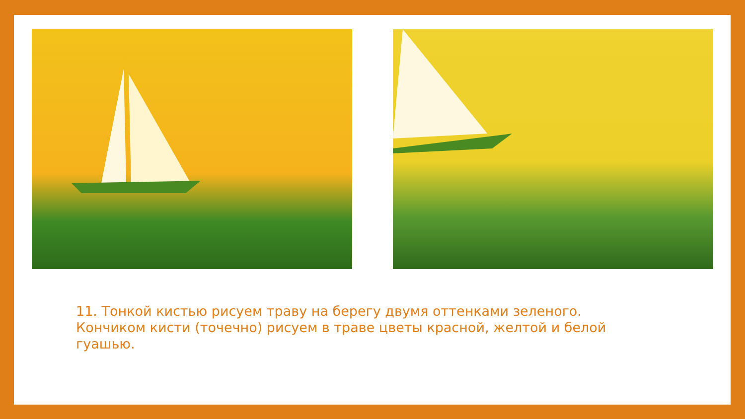11. Тонкой кистью рисуем траву на берегу двумя оттенками зеленого. Кончиком кисти (точечно) рисуем в траве цветы красной, желтой и белой гуашью.